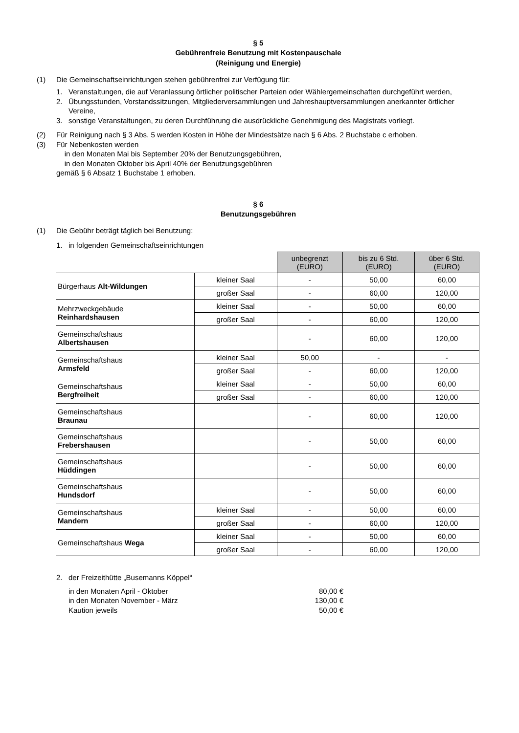§ 5
Gebührenfreie Benutzung mit Kostenpauschale
(Reinigung und Energie)
(1) Die Gemeinschaftseinrichtungen stehen gebührenfrei zur Verfügung für:
1. Veranstaltungen, die auf Veranlassung örtlicher politischer Parteien oder Wählergemeinschaften durchgeführt werden,
2. Übungsstunden, Vorstandssitzungen, Mitgliederversammlungen und Jahreshauptversammlungen anerkannter örtlicher Vereine,
3. sonstige Veranstaltungen, zu deren Durchführung die ausdrückliche Genehmigung des Magistrats vorliegt.
(2) Für Reinigung nach § 3 Abs. 5 werden Kosten in Höhe der Mindestsätze nach § 6 Abs. 2 Buchstabe c erhoben.
(3) Für Nebenkosten werden
in den Monaten Mai bis September 20% der Benutzungsgebühren,
in den Monaten Oktober bis April 40% der Benutzungsgebühren
gemäß § 6 Absatz 1 Buchstabe 1 erhoben.
§ 6
Benutzungsgebühren
(1) Die Gebühr beträgt täglich bei Benutzung:
1. in folgenden Gemeinschaftseinrichtungen
| | | unbegrenzt (EURO) | bis zu 6 Std. (EURO) | über 6 Std. (EURO) |
| Bürgerhaus Alt-Wildungen | kleiner Saal | - | 50,00 | 60,00 |
| | großer Saal | - | 60,00 | 120,00 |
| Mehrzweckgebäude Reinhardshausen | kleiner Saal | - | 50,00 | 60,00 |
| | großer Saal | - | 60,00 | 120,00 |
| Gemeinschaftshaus Albertshausen | | - | 60,00 | 120,00 |
| Gemeinschaftshaus Armsfeld | kleiner Saal | 50,00 | - | - |
| | großer Saal | - | 60,00 | 120,00 |
| Gemeinschaftshaus Bergfreiheit | kleiner Saal | - | 50,00 | 60,00 |
| | großer Saal | - | 60,00 | 120,00 |
| Gemeinschaftshaus Braunau | | - | 60,00 | 120,00 |
| Gemeinschaftshaus Frebershausen | | - | 50,00 | 60,00 |
| Gemeinschaftshaus Hüddingen | | - | 50,00 | 60,00 |
| Gemeinschaftshaus Hundsdorf | | - | 50,00 | 60,00 |
| Gemeinschaftshaus Mandern | kleiner Saal | - | 50,00 | 60,00 |
| | großer Saal | - | 60,00 | 120,00 |
| Gemeinschaftshaus Wega | kleiner Saal | - | 50,00 | 60,00 |
| | großer Saal | - | 60,00 | 120,00 |
2. der Freizeithütte „Busemanns Köppel“
in den Monaten April - Oktober 80,00 €
in den Monaten November - März 130,00 €
Kaution jeweils 50,00 €